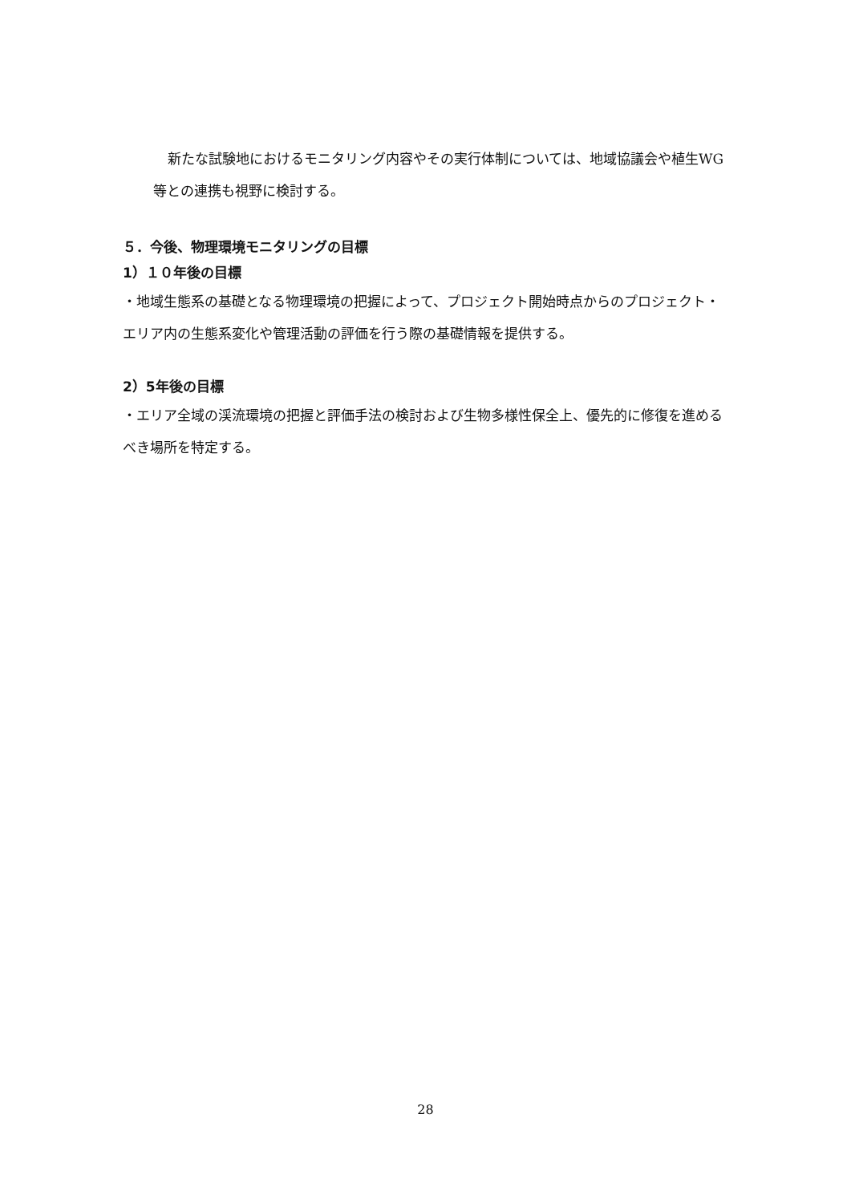新たな試験地におけるモニタリング内容やその実行体制については、地域協議会や植生WG等との連携も視野に検討する。
５．今後、物理環境モニタリングの目標
1）１０年後の目標
・地域生態系の基礎となる物理環境の把握によって、プロジェクト開始時点からのプロジェクト・エリア内の生態系変化や管理活動の評価を行う際の基礎情報を提供する。
2）5年後の目標
・エリア全域の渓流環境の把握と評価手法の検討および生物多様性保全上、優先的に修復を進めるべき場所を特定する。
28